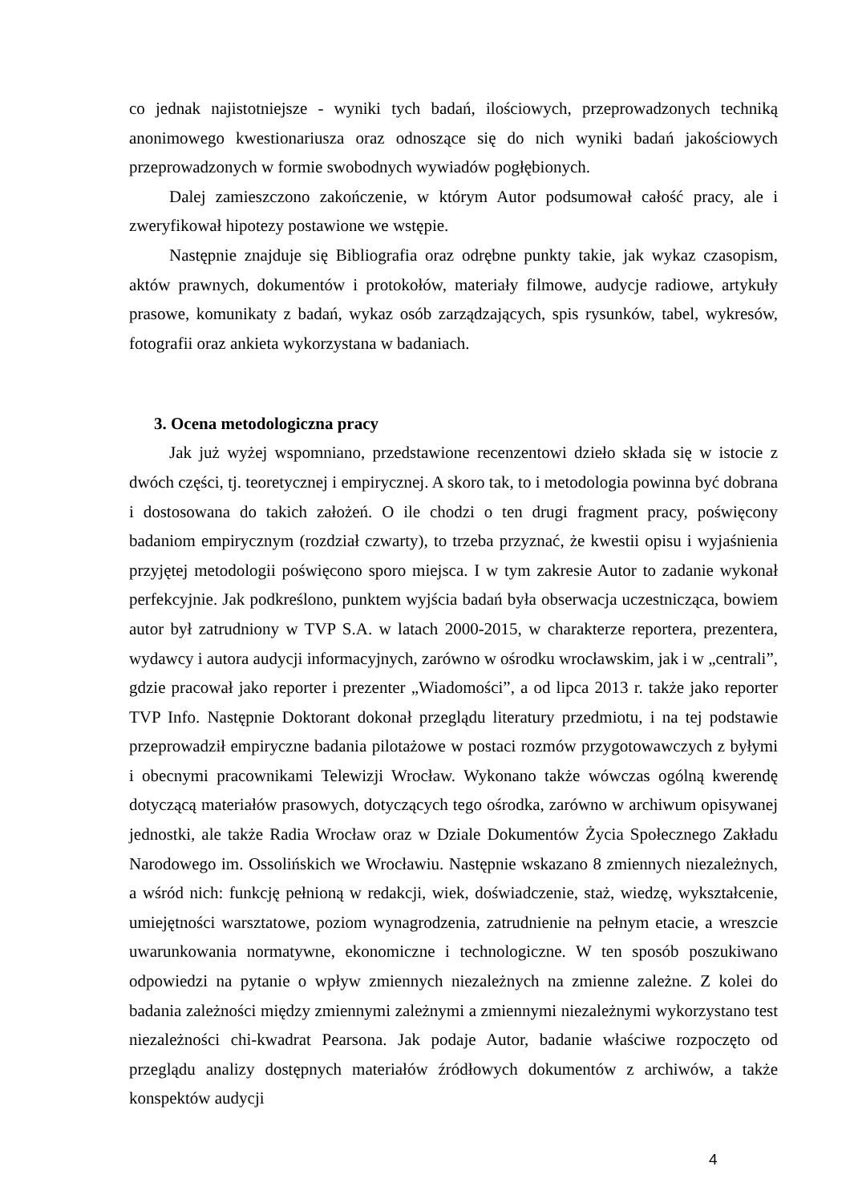co jednak najistotniejsze - wyniki tych badań, ilościowych, przeprowadzonych techniką anonimowego kwestionariusza oraz odnoszące się do nich wyniki badań jakościowych przeprowadzonych w formie swobodnych wywiadów pogłębionych.
Dalej zamieszczono zakończenie, w którym Autor podsumował całość pracy, ale i zweryfikował hipotezy postawione we wstępie.
Następnie znajduje się Bibliografia oraz odrębne punkty takie, jak wykaz czasopism, aktów prawnych, dokumentów i protokołów, materiały filmowe, audycje radiowe, artykuły prasowe, komunikaty z badań, wykaz osób zarządzających, spis rysunków, tabel, wykresów, fotografii oraz ankieta wykorzystana w badaniach.
3. Ocena metodologiczna pracy
Jak już wyżej wspomniano, przedstawione recenzentowi dzieło składa się w istocie z dwóch części, tj. teoretycznej i empirycznej. A skoro tak, to i metodologia powinna być dobrana i dostosowana do takich założeń. O ile chodzi o ten drugi fragment pracy, poświęcony badaniom empirycznym (rozdział czwarty), to trzeba przyznać, że kwestii opisu i wyjaśnienia przyjętej metodologii poświęcono sporo miejsca. I w tym zakresie Autor to zadanie wykonał perfekcyjnie. Jak podkreślono, punktem wyjścia badań była obserwacja uczestnicząca, bowiem autor był zatrudniony w TVP S.A. w latach 2000-2015, w charakterze reportera, prezentera, wydawcy i autora audycji informacyjnych, zarówno w ośrodku wrocławskim, jak i w „centrali”, gdzie pracował jako reporter i prezenter „Wiadomości”, a od lipca 2013 r. także jako reporter TVP Info. Następnie Doktorant dokonał przeglądu literatury przedmiotu, i na tej podstawie przeprowadził empiryczne badania pilotażowe w postaci rozmów przygotowawczych z byłymi i obecnymi pracownikami Telewizji Wrocław. Wykonano także wówczas ogólną kwerendę dotyczącą materiałów prasowych, dotyczących tego ośrodka, zarówno w archiwum opisywanej jednostki, ale także Radia Wrocław oraz w Dziale Dokumentów Życia Społecznego Zakładu Narodowego im. Ossolińskich we Wrocławiu. Następnie wskazano 8 zmiennych niezależnych, a wśród nich: funkcję pełnioną w redakcji, wiek, doświadczenie, staż, wiedzę, wykształcenie, umiejętności warsztatowe, poziom wynagrodzenia, zatrudnienie na pełnym etacie, a wreszcie uwarunkowania normatywne, ekonomiczne i technologiczne. W ten sposób poszukiwano odpowiedzi na pytanie o wpływ zmiennych niezależnych na zmienne zależne. Z kolei do badania zależności między zmiennymi zależnymi a zmiennymi niezależnymi wykorzystano test niezależności chi-kwadrat Pearsona. Jak podaje Autor, badanie właściwe rozpoczęto od przeglądu analizy dostępnych materiałów źródłowych dokumentów z archiwów, a także konspektów audycji
4